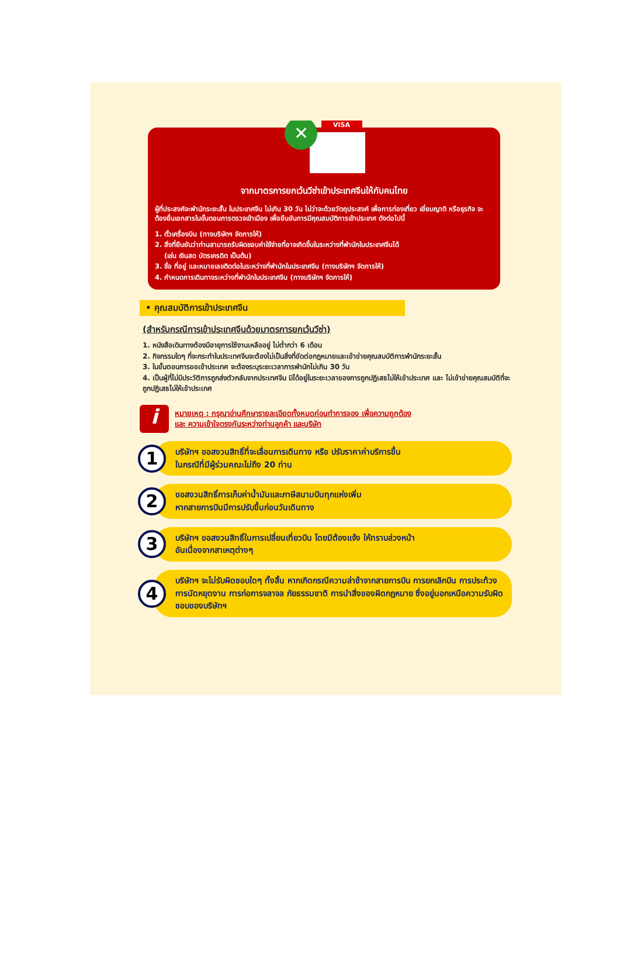VISA
✕
จากมาตรการยกเว้นวีซ่าเข้าประเทศจีนให้กับคนไทย
ผู้ที่ประสงค์จะพำนักระยะสั้น ในประเทศจีน ไม่เกิน 30 วัน ไม่ว่าจะด้วยวัตถุประสงค์ เพื่อการท่องเที่ยว เยี่ยมญาติ หรือธุรกิจ จะต้องยื่นเอกสารในขั้นตอนการตรวจเข้าเมือง เพื่อยืนยันการมีคุณสมบัติการเข้าประเทศ ดังต่อไปนี้
1. ตั๋วเครื่องบิน (ทางบริษัทฯ จัดการให้)
2. สิ่งที่ยืนยันว่าท่านสามารถรับผิดชอบค่าใช้จ่ายที่อาจเกิดขึ้นในระหว่างที่พำนักในประเทศจีนได้
(เช่น เงินสด บัตรเครดิต เป็นต้น)
3. ชื่อ ที่อยู่ และหมายเลขติดต่อในระหว่างที่พำนักในประเทศจีน (ทางบริษัทฯ จัดการให้)
4. กำหนดการเดินทางระหว่างที่พำนักในประเทศจีน (ทางบริษัทฯ จัดการให้)
• คุณสมบัติการเข้าประเทศจีน
(สำหรับกรณีการเข้าประเทศจีนด้วยมาตรการยกเว้นวีซ่า)
1. หนังสือเดินทางต้องมีอายุการใช้งานเหลืออยู่ ไม่ต่ำกว่า 6 เดือน
2. กิจกรรมใดๆ ที่จะกระทำในประเทศจีนจะต้องไม่เป็นสิ่งที่ขัดต่อกฎหมายและเข้าข่ายคุณสมบัติการพำนักระยะสั้น
3. ในขั้นตอนการขอเข้าประเทศ จะต้องระบุระยะเวลาการพำนักไม่เกิน 30 วัน
4. เป็นผู้ที่ไม่มีประวัติการถูกส่งตัวกลับจากประเทศจีน มิได้อยู่ในระยะเวลาของการถูกปฏิเสธไม่ให้เข้าประเทศ และ ไม่เข้าข่ายคุณสมบัติที่จะถูกปฏิเสธไม่ให้เข้าประเทศ
i
หมายเหตุ : กรุณาอ่านศึกษารายละเอียดทั้งหมดก่อนทำการจอง เพื่อความถูกต้อง
และ ความเข้าใจตรงกันระหว่างท่านลูกค้า และบริษัท
1
บริษัทฯ ขอสงวนสิทธิ์ที่จะเลื่อนการเดินทาง หรือ ปรับราคาค่าบริการขึ้น
ในกรณีที่มีผู้ร่วมคณะไม่ถึง 20 ท่าน
2
ขอสงวนสิทธิ์การเก็บค่าน้ำมันและภาษีสนามบินทุกแห่งเพิ่ม
หากสายการบินมีการปรับขึ้นก่อนวันเดินทาง
3
บริษัทฯ ขอสงวนสิทธิ์ในการเปลี่ยนเที่ยวบิน โดยมิต้องแจ้ง ให้ทราบล่วงหน้า
อันเนื่องจากสาเหตุต่างๆ
4
บริษัทฯ จะไม่รับผิดชอบใดๆ ทั้งสิ้น หากเกิดกรณีความล่าช้าจากสายการบิน การยกเลิกบิน การประท้วง การนัดหยุดงาน การก่อการจลาจล ภัยธรรมชาติ การนำสิ่งของผิดกฎหมาย ซึ่งอยู่นอกเหนือความรับผิดชอบของบริษัทฯ